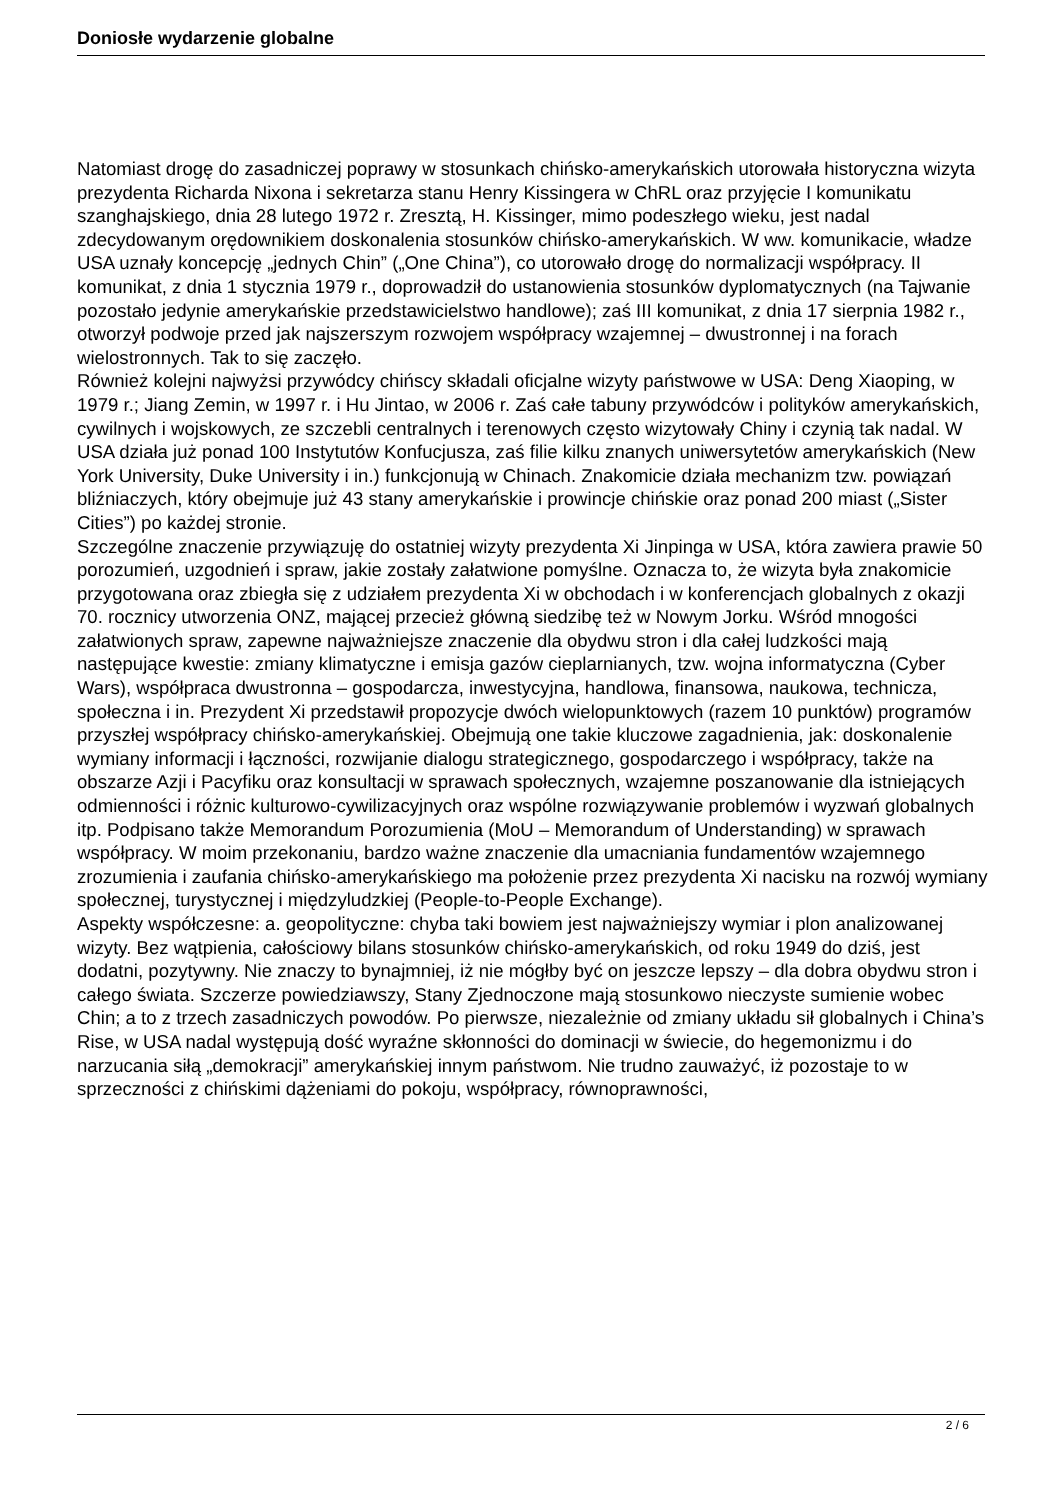Doniosłe wydarzenie globalne
Natomiast drogę do zasadniczej poprawy w stosunkach chińsko-amerykańskich utorowała historyczna wizyta prezydenta Richarda Nixona i sekretarza stanu Henry Kissingera w ChRL oraz przyjęcie I komunikatu szanghajskiego, dnia 28 lutego 1972 r. Zresztą, H. Kissinger, mimo podeszłego wieku, jest nadal zdecydowanym orędownikiem doskonalenia stosunków chińsko-amerykańskich. W ww. komunikacie, władze USA uznały koncepcję „jednych Chin” („One China”), co utorowało drogę do normalizacji współpracy. II komunikat, z dnia 1 stycznia 1979 r., doprowadził do ustanowienia stosunków dyplomatycznych (na Tajwanie pozostało jedynie amerykańskie przedstawicielstwo handlowe); zaś III komunikat, z dnia 17 sierpnia 1982 r., otworzył podwoje przed jak najszerszym rozwojem współpracy wzajemnej – dwustronnej i na forach wielostronnych. Tak to się zaczęło.
Również kolejni najwyżsi przywódcy chińscy składali oficjalne wizyty państwowe w USA: Deng Xiaoping, w 1979 r.; Jiang Zemin, w 1997 r. i Hu Jintao, w 2006 r. Zaś całe tabuny przywódców i polityków amerykańskich, cywilnych i wojskowych, ze szczebli centralnych i terenowych często wizytowały Chiny i czynią tak nadal. W USA działa już ponad 100 Instytutów Konfucjusza, zaś filie kilku znanych uniwersytetów amerykańskich (New York University, Duke University i in.) funkcjonują w Chinach. Znakomicie działa mechanizm tzw. powiązań bliźniaczych, który obejmuje już 43 stany amerykańskie i prowincje chińskie oraz ponad 200 miast („Sister Cities”) po każdej stronie.
Szczególne znaczenie przywiązuję do ostatniej wizyty prezydenta Xi Jinpinga w USA, która zawiera prawie 50 porozumień, uzgodnień i spraw, jakie zostały załatwione pomyślne. Oznacza to, że wizyta była znakomicie przygotowana oraz zbiegła się z udziałem prezydenta Xi w obchodach i w konferencjach globalnych z okazji 70. rocznicy utworzenia ONZ, mającej przecież główną siedzibę też w Nowym Jorku. Wśród mnogości załatwionych spraw, zapewne najważniejsze znaczenie dla obydwu stron i dla całej ludzkości mają następujące kwestie: zmiany klimatyczne i emisja gazów cieplarnianych, tzw. wojna informatyczna (Cyber Wars), współpraca dwustronna – gospodarcza, inwestycyjna, handlowa, finansowa, naukowa, technicza, społeczna i in. Prezydent Xi przedstawił propozycje dwóch wielopunktowych (razem 10 punktów) programów przyszłej współpracy chińsko-amerykańskiej. Obejmują one takie kluczowe zagadnienia, jak: doskonalenie wymiany informacji i łączności, rozwijanie dialogu strategicznego, gospodarczego i współpracy, także na obszarze Azji i Pacyfiku oraz konsultacji w sprawach społecznych, wzajemne poszanowanie dla istniejących odmienności i różnic kulturowo-cywilizacyjnych oraz wspólne rozwiązywanie problemów i wyzwań globalnych itp. Podpisano także Memorandum Porozumienia (MoU – Memorandum of Understanding) w sprawach współpracy. W moim przekonaniu, bardzo ważne znaczenie dla umacniania fundamentów wzajemnego zrozumienia i zaufania chińsko-amerykańskiego ma położenie przez prezydenta Xi nacisku na rozwój wymiany społecznej, turystycznej i międzyludzkiej (People-to-People Exchange).
Aspekty współczesne: a. geopolityczne: chyba taki bowiem jest najważniejszy wymiar i plon analizowanej wizyty. Bez wątpienia, całościowy bilans stosunków chińsko-amerykańskich, od roku 1949 do dziś, jest dodatni, pozytywny. Nie znaczy to bynajmniej, iż nie mógłby być on jeszcze lepszy – dla dobra obydwu stron i całego świata. Szczerze powiedziawszy, Stany Zjednoczone mają stosunkowo nieczyste sumienie wobec Chin; a to z trzech zasadniczych powodów. Po pierwsze, niezależnie od zmiany układu sił globalnych i China’s Rise, w USA nadal występują dość wyraźne skłonności do dominacji w świecie, do hegemonizmu i do narzucania siłą „demokracji” amerykańskiej innym państwom. Nie trudno zauważyć, iż pozostaje to w sprzeczności z chińskimi dążeniami do pokoju, współpracy, równoprawności,
2 / 6